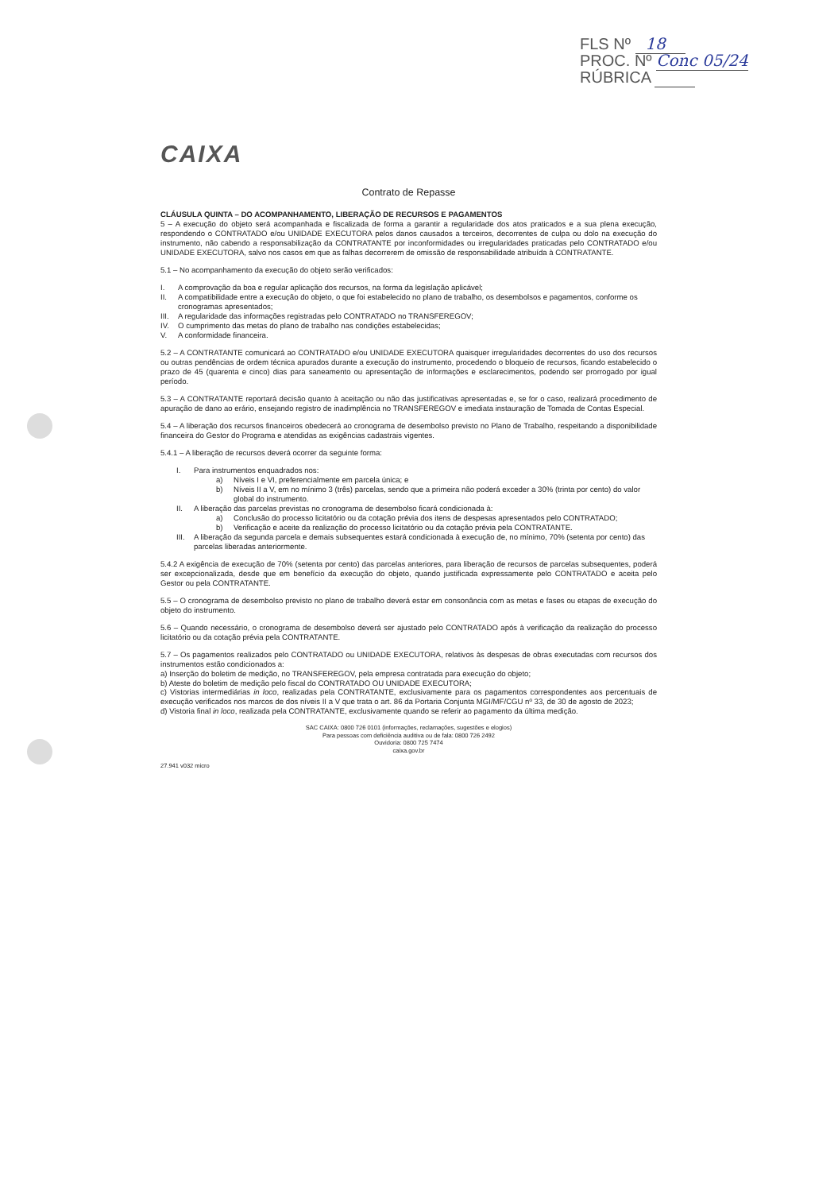FLS Nº 18
PROC. Nº Conc 05/24
RÚBRICA
CAIXA
Contrato de Repasse
CLÁUSULA QUINTA – DO ACOMPANHAMENTO, LIBERAÇÃO DE RECURSOS E PAGAMENTOS
5 – A execução do objeto será acompanhada e fiscalizada de forma a garantir a regularidade dos atos praticados e a sua plena execução, respondendo o CONTRATADO e/ou UNIDADE EXECUTORA pelos danos causados a terceiros, decorrentes de culpa ou dolo na execução do instrumento, não cabendo a responsabilização da CONTRATANTE por inconformidades ou irregularidades praticadas pelo CONTRATADO e/ou UNIDADE EXECUTORA, salvo nos casos em que as falhas decorrerem de omissão de responsabilidade atribuída à CONTRATANTE.
5.1 – No acompanhamento da execução do objeto serão verificados:
I. A comprovação da boa e regular aplicação dos recursos, na forma da legislação aplicável;
II. A compatibilidade entre a execução do objeto, o que foi estabelecido no plano de trabalho, os desembolsos e pagamentos, conforme os cronogramas apresentados;
III. A regularidade das informações registradas pelo CONTRATADO no TRANSFEREGOV;
IV. O cumprimento das metas do plano de trabalho nas condições estabelecidas;
V. A conformidade financeira.
5.2 – A CONTRATANTE comunicará ao CONTRATADO e/ou UNIDADE EXECUTORA quaisquer irregularidades decorrentes do uso dos recursos ou outras pendências de ordem técnica apurados durante a execução do instrumento, procedendo o bloqueio de recursos, ficando estabelecido o prazo de 45 (quarenta e cinco) dias para saneamento ou apresentação de informações e esclarecimentos, podendo ser prorrogado por igual período.
5.3 – A CONTRATANTE reportará decisão quanto à aceitação ou não das justificativas apresentadas e, se for o caso, realizará procedimento de apuração de dano ao erário, ensejando registro de inadimplência no TRANSFEREGOV e imediata instauração de Tomada de Contas Especial.
5.4 – A liberação dos recursos financeiros obedecerá ao cronograma de desembolso previsto no Plano de Trabalho, respeitando a disponibilidade financeira do Gestor do Programa e atendidas as exigências cadastrais vigentes.
5.4.1 – A liberação de recursos deverá ocorrer da seguinte forma:
I. Para instrumentos enquadrados nos:
a) Níveis I e VI, preferencialmente em parcela única; e
b) Níveis II a V, em no mínimo 3 (três) parcelas, sendo que a primeira não poderá exceder a 30% (trinta por cento) do valor global do instrumento.
II. A liberação das parcelas previstas no cronograma de desembolso ficará condicionada à:
a) Conclusão do processo licitatório ou da cotação prévia dos itens de despesas apresentados pelo CONTRATADO;
b) Verificação e aceite da realização do processo licitatório ou da cotação prévia pela CONTRATANTE.
III. A liberação da segunda parcela e demais subsequentes estará condicionada à execução de, no mínimo, 70% (setenta por cento) das parcelas liberadas anteriormente.
5.4.2 A exigência de execução de 70% (setenta por cento) das parcelas anteriores, para liberação de recursos de parcelas subsequentes, poderá ser excepcionalizada, desde que em benefício da execução do objeto, quando justificada expressamente pelo CONTRATADO e aceita pelo Gestor ou pela CONTRATANTE.
5.5 – O cronograma de desembolso previsto no plano de trabalho deverá estar em consonância com as metas e fases ou etapas de execução do objeto do instrumento.
5.6 – Quando necessário, o cronograma de desembolso deverá ser ajustado pelo CONTRATADO após à verificação da realização do processo licitatório ou da cotação prévia pela CONTRATANTE.
5.7 – Os pagamentos realizados pelo CONTRATADO ou UNIDADE EXECUTORA, relativos às despesas de obras executadas com recursos dos instrumentos estão condicionados a:
a) Inserção do boletim de medição, no TRANSFEREGOV, pela empresa contratada para execução do objeto;
b) Ateste do boletim de medição pelo fiscal do CONTRATADO OU UNIDADE EXECUTORA;
c) Vistorias intermediárias in loco, realizadas pela CONTRATANTE, exclusivamente para os pagamentos correspondentes aos percentuais de execução verificados nos marcos de dos níveis II a V que trata o art. 86 da Portaria Conjunta MGI/MF/CGU nº 33, de 30 de agosto de 2023;
d) Vistoria final in loco, realizada pela CONTRATANTE, exclusivamente quando se referir ao pagamento da última medição.
SAC CAIXA: 0800 726 0101 (informações, reclamações, sugestões e elogios)
Para pessoas com deficiência auditiva ou de fala: 0800 726 2492
Ouvidoria: 0800 725 7474
caixa.gov.br
27.941 v032 micro